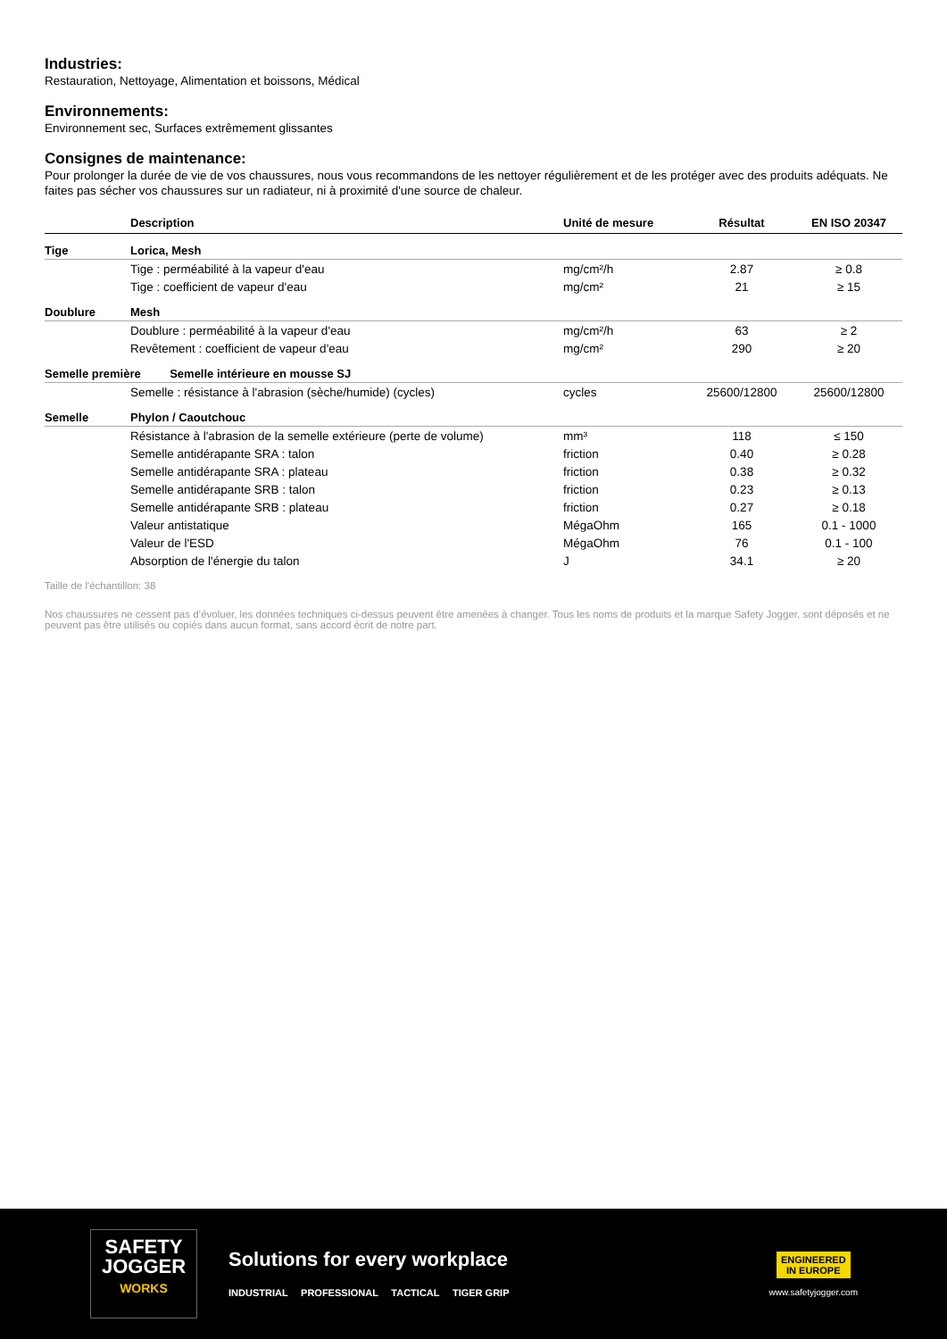Industries:
Restauration, Nettoyage, Alimentation et boissons, Médical
Environnements:
Environnement sec, Surfaces extrêmement glissantes
Consignes de maintenance:
Pour prolonger la durée de vie de vos chaussures, nous vous recommandons de les nettoyer régulièrement et de les protéger avec des produits adéquats. Ne faites pas sécher vos chaussures sur un radiateur, ni à proximité d'une source de chaleur.
| | Description | Unité de mesure | Résultat | EN ISO 20347 |
| --- | --- | --- | --- | --- |
| Tige | Lorica, Mesh | | | |
| | Tige : perméabilité à la vapeur d'eau | mg/cm²/h | 2.87 | ≥ 0.8 |
| | Tige : coefficient de vapeur d'eau | mg/cm² | 21 | ≥ 15 |
| Doublure | Mesh | | | |
| | Doublure : perméabilité à la vapeur d'eau | mg/cm²/h | 63 | ≥ 2 |
| | Revêtement : coefficient de vapeur d'eau | mg/cm² | 290 | ≥ 20 |
| Semelle première Semelle intérieure en mousse SJ | | | | |
| | Semelle : résistance à l'abrasion (sèche/humide) (cycles) | cycles | 25600/12800 | 25600/12800 |
| Semelle | Phylon / Caoutchouc | | | |
| | Résistance à l'abrasion de la semelle extérieure (perte de volume) | mm³ | 118 | ≤ 150 |
| | Semelle antidérapante SRA : talon | friction | 0.40 | ≥ 0.28 |
| | Semelle antidérapante SRA : plateau | friction | 0.38 | ≥ 0.32 |
| | Semelle antidérapante SRB : talon | friction | 0.23 | ≥ 0.13 |
| | Semelle antidérapante SRB : plateau | friction | 0.27 | ≥ 0.18 |
| | Valeur antistatique | MégaOhm | 165 | 0.1 - 1000 |
| | Valeur de l'ESD | MégaOhm | 76 | 0.1 - 100 |
| | Absorption de l'énergie du talon | J | 34.1 | ≥ 20 |
Taille de l'échantillon: 38
Nos chaussures ne cessent pas d’évoluer, les données techniques ci-dessus peuvent être amenées à changer. Tous les noms de produits et la marque Safety Jogger, sont déposés et ne peuvent pas être utilisés ou copiés dans aucun format, sans accord écrit de notre part.
SAFETY
JOGGER
WORKS
Solutions for every workplace
INDUSTRIAL PROFESSIONAL TACTICAL TIGER GRIP
ENGINEERED
IN EUROPE
www.safetyjogger.com